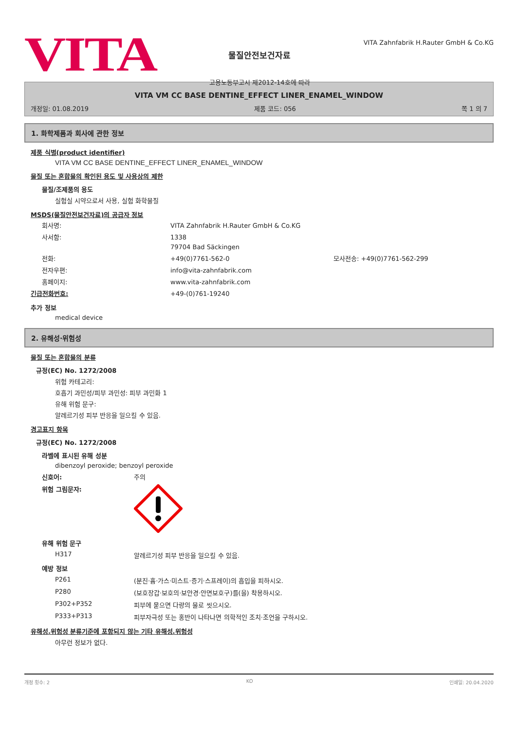VITA
물질안전보건자료
고용노동부고시 제2012-14호에 따라
VITA Zahnfabrik H.Rauter GmbH & Co.KG
VITA VM CC BASE DENTINE_EFFECT LINER_ENAMEL_WINDOW
개정일: 01.08.2019 제품 코드: 056 쪽 1 의 7
1. 화학제품과 회사에 관한 정보
제품 식별(product identifier)
VITA VM CC BASE DENTINE_EFFECT LINER_ENAMEL_WINDOW
물질 또는 혼합물의 확인된 용도 및 사용상의 제한
물질/조제품의 용도
실험실 시약으로서 사용, 실험 화학물질
MSDS(물질안전보건자료)의 공급자 정보
회사명: VITA Zahnfabrik H.Rauter GmbH & Co.KG
사서함: 1338
79704 Bad Säckingen
전화: +49(0)7761-562-0 모사전송: +49(0)7761-562-299
전자우편: info@vita-zahnfabrik.com
홈페이지: www.vita-zahnfabrik.com
긴급전화번호: +49-(0)761-19240
추가 정보
medical device
2. 유해성·위험성
물질 또는 혼합물의 분류
규정(EC) No. 1272/2008
위험 카테고리:
호흡기 과민성/피부 과민성: 피부 과민화 1
유해 위험 문구:
알레르기성 피부 반응을 일으킬 수 있음.
경고표지 항목
규정(EC) No. 1272/2008
라벨에 표시된 유해 성분
dibenzoyl peroxide; benzoyl peroxide
신호어: 주의
위험 그림문자:
유해 위험 문구
H317 알레르기성 피부 반응을 일으킬 수 있음.
예방 정보
P261 (분진·흄·가스·미스트·증기·스프레이)의 흡입을 피하시오.
P280 (보호장갑·보호의·보안경·안면보호구)를(을) 착용하시오.
P302+P352 피부에 묻으면 다량의 물로 씻으시오.
P333+P313 피부자극성 또는 홍반이 나타나면 의학적인 조치·조언을 구하시오.
유해성.위험성 분류기준에 포함되지 않는 기타 유해성.위험성
아무런 정보가 없다.
개정 횟수: 2 KO 인쇄일: 20.04.2020